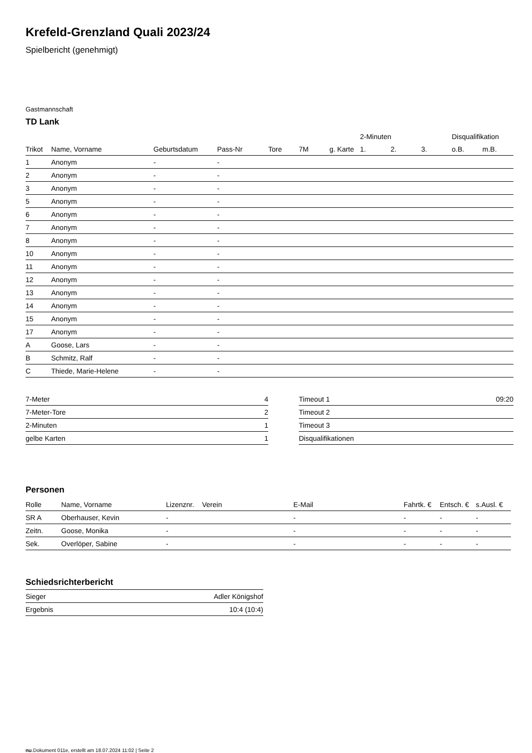Krefeld-Grenzland Quali 2023/24
Spielbericht (genehmigt)
Gastmannschaft
TD Lank
| | | | | | | | 2-Minuten | | | Disqualifikation | |
| --- | --- | --- | --- | --- | --- | --- | --- | --- | --- | --- | --- |
| Trikot | Name, Vorname | Geburtsdatum | Pass-Nr | Tore | 7M | g. Karte | 1. | 2. | 3. | o.B. | m.B. |
| 1 | Anonym | - | - | | | | | | | | |
| 2 | Anonym | - | - | | | | | | | | |
| 3 | Anonym | - | - | | | | | | | | |
| 5 | Anonym | - | - | | | | | | | | |
| 6 | Anonym | - | - | | | | | | | | |
| 7 | Anonym | - | - | | | | | | | | |
| 8 | Anonym | - | - | | | | | | | | |
| 10 | Anonym | - | - | | | | | | | | |
| 11 | Anonym | - | - | | | | | | | | |
| 12 | Anonym | - | - | | | | | | | | |
| 13 | Anonym | - | - | | | | | | | | |
| 14 | Anonym | - | - | | | | | | | | |
| 15 | Anonym | - | - | | | | | | | | |
| 17 | Anonym | - | - | | | | | | | | |
| A | Goose, Lars | - | - | | | | | | | | |
| B | Schmitz, Ralf | - | - | | | | | | | | |
| C | Thiede, Marie-Helene | - | - | | | | | | | | |
| 7-Meter | 4 |
| 7-Meter-Tore | 2 |
| 2-Minuten | 1 |
| gelbe Karten | 1 |
| Timeout 1 | 09:20 |
| Timeout 2 | |
| Timeout 3 | |
| Disqualifikationen | |
Personen
| Rolle | Name, Vorname | Lizenznr. | Verein | E-Mail | Fahrtk. € | Entsch. € | s.Ausl. € |
| --- | --- | --- | --- | --- | --- | --- | --- |
| SR A | Oberhauser, Kevin | - | | - | - | - | - |
| Zeitn. | Goose, Monika | - | | - | - | - | - |
| Sek. | Overlöper, Sabine | - | | - | - | - | - |
Schiedsrichterbericht
| Sieger | Adler Königshof |
| Ergebnis | 10:4 (10:4) |
nu.Dokument 011e, erstellt am 18.07.2024 11:02 | Seite 2